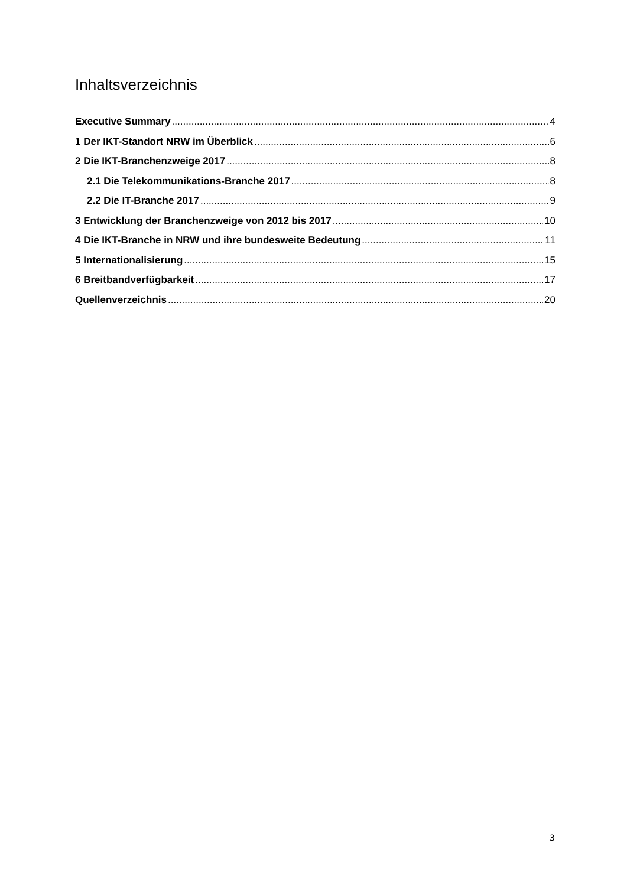Inhaltsverzeichnis
Executive Summary 4
1 Der IKT-Standort NRW im Überblick 6
2 Die IKT-Branchenzweige 2017 8
2.1 Die Telekommunikations-Branche 2017 8
2.2 Die IT-Branche 2017 9
3 Entwicklung der Branchenzweige von 2012 bis 2017 10
4 Die IKT-Branche in NRW und ihre bundesweite Bedeutung 11
5 Internationalisierung 15
6 Breitbandverfügbarkeit 17
Quellenverzeichnis 20
3